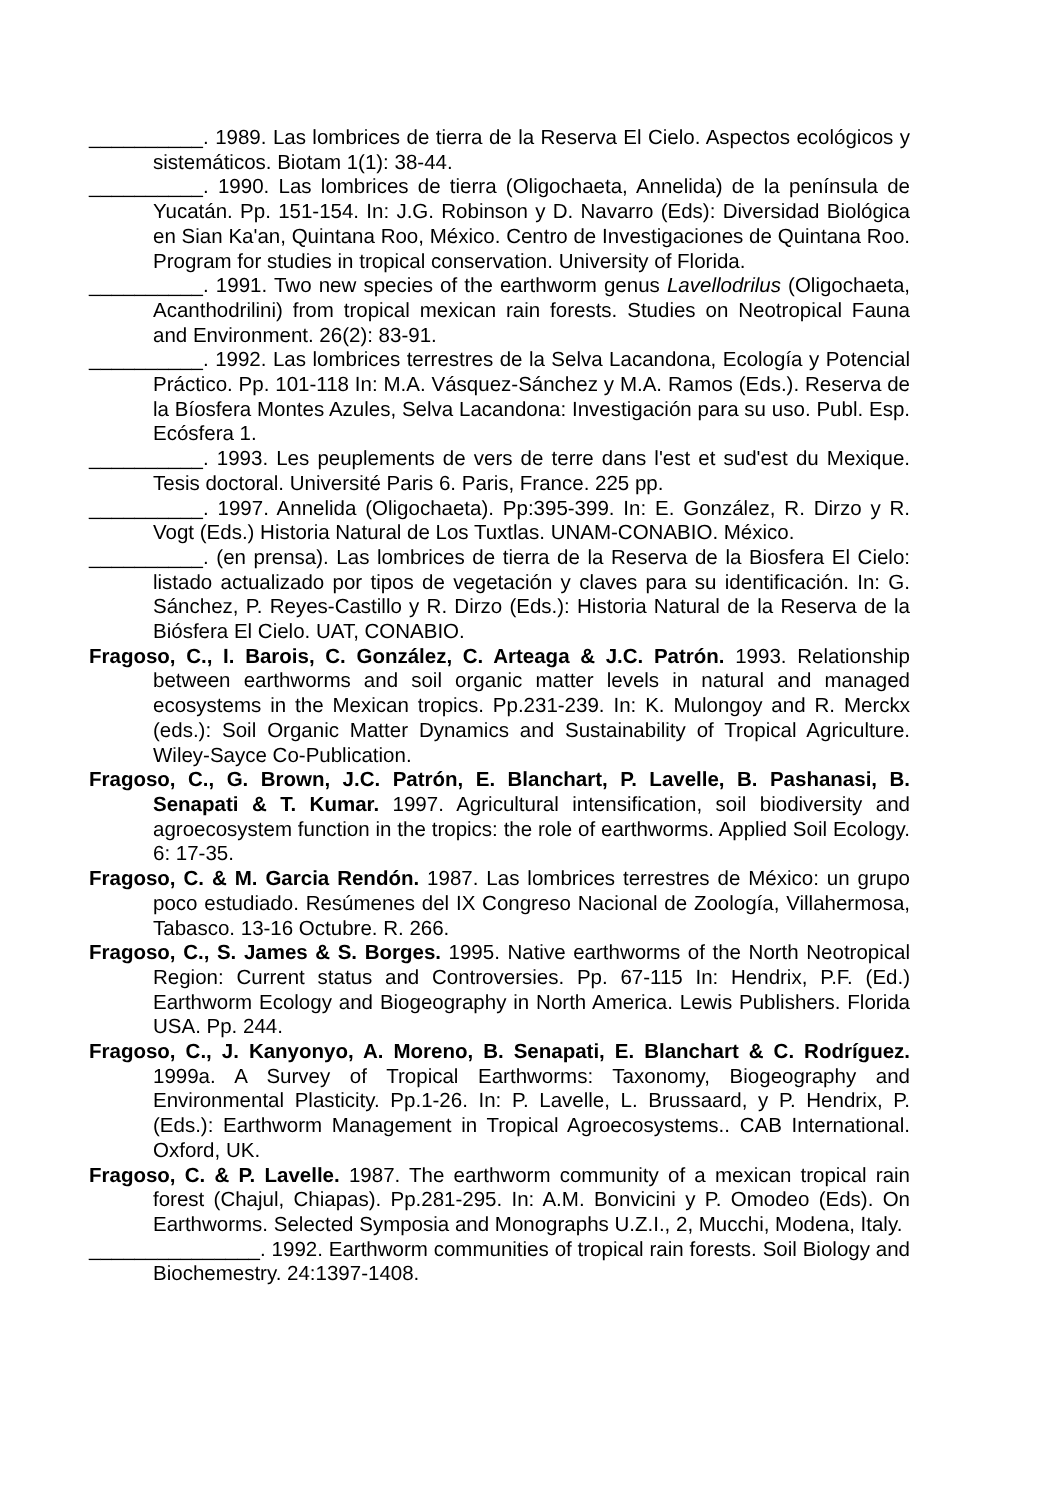__________. 1989. Las lombrices de tierra de la Reserva El Cielo. Aspectos ecológicos y sistemáticos. Biotam 1(1): 38-44.
__________. 1990. Las lombrices de tierra (Oligochaeta, Annelida) de la península de Yucatán. Pp. 151-154. In: J.G. Robinson y D. Navarro (Eds): Diversidad Biológica en Sian Ka'an, Quintana Roo, México. Centro de Investigaciones de Quintana Roo. Program for studies in tropical conservation. University of Florida.
__________. 1991. Two new species of the earthworm genus Lavellodrilus (Oligochaeta, Acanthodrilini) from tropical mexican rain forests. Studies on Neotropical Fauna and Environment. 26(2): 83-91.
__________. 1992. Las lombrices terrestres de la Selva Lacandona, Ecología y Potencial Práctico. Pp. 101-118 In: M.A. Vásquez-Sánchez y M.A. Ramos (Eds.). Reserva de la Bíosfera Montes Azules, Selva Lacandona: Investigación para su uso. Publ. Esp. Ecósfera 1.
__________. 1993. Les peuplements de vers de terre dans l'est et sud'est du Mexique. Tesis doctoral. Université Paris 6. Paris, France. 225 pp.
__________. 1997. Annelida (Oligochaeta). Pp:395-399. In: E. González, R. Dirzo y R. Vogt (Eds.) Historia Natural de Los Tuxtlas. UNAM-CONABIO. México.
__________. (en prensa). Las lombrices de tierra de la Reserva de la Biosfera El Cielo: listado actualizado por tipos de vegetación y claves para su identificación. In: G. Sánchez, P. Reyes-Castillo y R. Dirzo (Eds.): Historia Natural de la Reserva de la Biósfera El Cielo. UAT, CONABIO.
Fragoso, C., I. Barois, C. González, C. Arteaga & J.C. Patrón. 1993. Relationship between earthworms and soil organic matter levels in natural and managed ecosystems in the Mexican tropics. Pp.231-239. In: K. Mulongoy and R. Merckx (eds.): Soil Organic Matter Dynamics and Sustainability of Tropical Agriculture. Wiley-Sayce Co-Publication.
Fragoso, C., G. Brown, J.C. Patrón, E. Blanchart, P. Lavelle, B. Pashanasi, B. Senapati & T. Kumar. 1997. Agricultural intensification, soil biodiversity and agroecosystem function in the tropics: the role of earthworms. Applied Soil Ecology. 6: 17-35.
Fragoso, C. & M. Garcia Rendón. 1987. Las lombrices terrestres de México: un grupo poco estudiado. Resúmenes del IX Congreso Nacional de Zoología, Villahermosa, Tabasco. 13-16 Octubre. R. 266.
Fragoso, C., S. James & S. Borges. 1995. Native earthworms of the North Neotropical Region: Current status and Controversies. Pp. 67-115 In: Hendrix, P.F. (Ed.) Earthworm Ecology and Biogeography in North America. Lewis Publishers. Florida USA. Pp. 244.
Fragoso, C., J. Kanyonyo, A. Moreno, B. Senapati, E. Blanchart & C. Rodríguez. 1999a. A Survey of Tropical Earthworms: Taxonomy, Biogeography and Environmental Plasticity. Pp.1-26. In: P. Lavelle, L. Brussaard, y P. Hendrix, P. (Eds.): Earthworm Management in Tropical Agroecosystems.. CAB International. Oxford, UK.
Fragoso, C. & P. Lavelle. 1987. The earthworm community of a mexican tropical rain forest (Chajul, Chiapas). Pp.281-295. In: A.M. Bonvicini y P. Omodeo (Eds). On Earthworms. Selected Symposia and Monographs U.Z.I., 2, Mucchi, Modena, Italy.
_______________. 1992. Earthworm communities of tropical rain forests. Soil Biology and Biochemestry. 24:1397-1408.